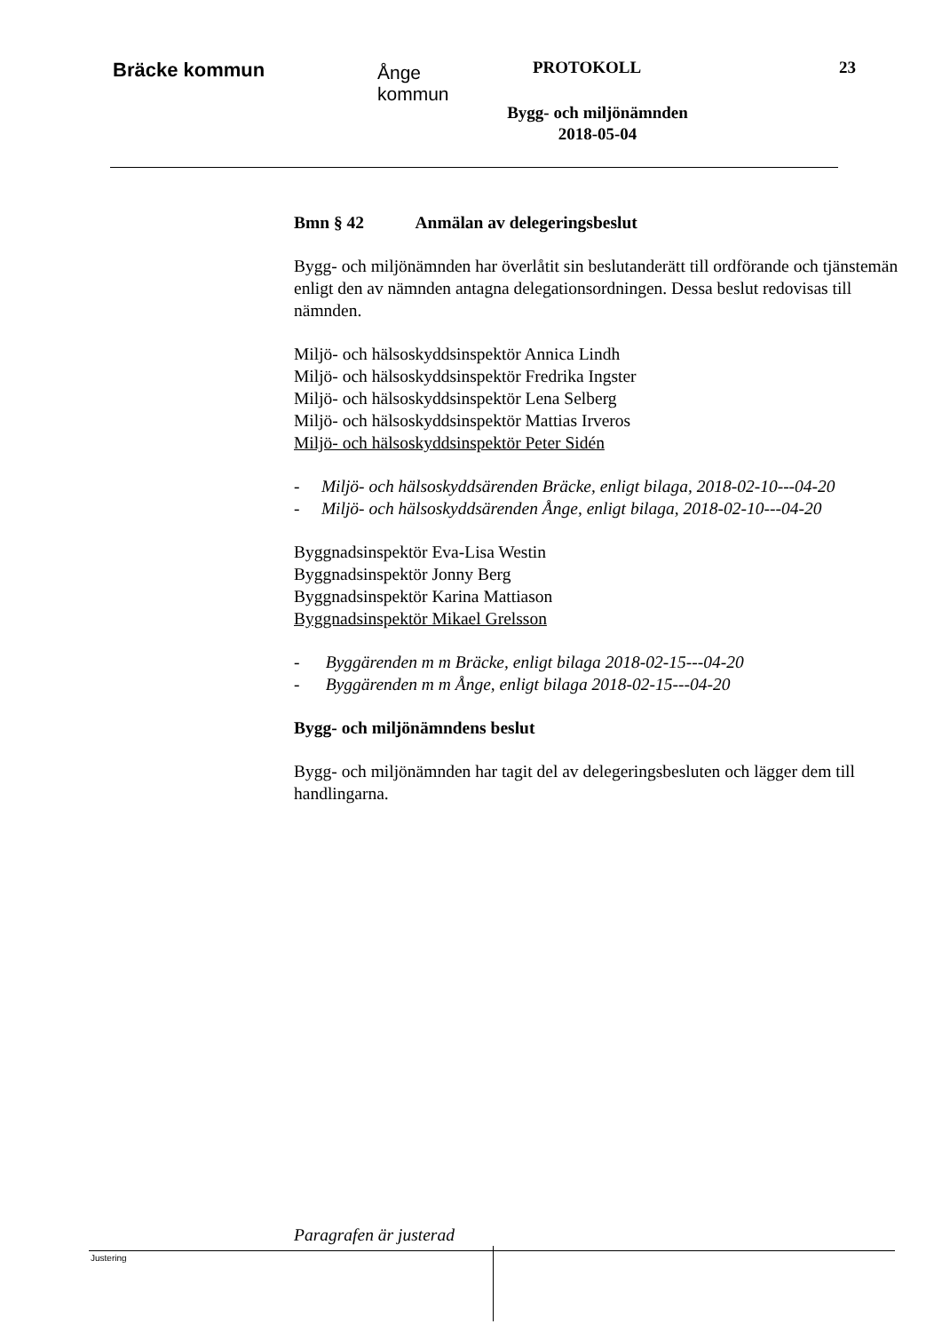Bräcke kommun
Ånge
kommun
PROTOKOLL 23
Bygg- och miljönämnden
2018-05-04
Bmn § 42 Anmälan av delegeringsbeslut
Bygg- och miljönämnden har överlåtit sin beslutanderätt till ordförande och tjänstemän enligt den av nämnden antagna delegationsordningen. Dessa beslut redovisas till nämnden.
Miljö- och hälsoskyddsinspektör Annica Lindh
Miljö- och hälsoskyddsinspektör Fredrika Ingster
Miljö- och hälsoskyddsinspektör Lena Selberg
Miljö- och hälsoskyddsinspektör Mattias Irveros
Miljö- och hälsoskyddsinspektör Peter Sidén
- Miljö- och hälsoskyddsärenden Bräcke, enligt bilaga, 2018-02-10---04-20
- Miljö- och hälsoskyddsärenden Ånge, enligt bilaga, 2018-02-10---04-20
Byggnadsinspektör Eva-Lisa Westin
Byggnadsinspektör Jonny Berg
Byggnadsinspektör Karina Mattiason
Byggnadsinspektör Mikael Grelsson
- Byggärenden m m Bräcke, enligt bilaga 2018-02-15---04-20
- Byggärenden m m Ånge, enligt bilaga 2018-02-15---04-20
Bygg- och miljönämndens beslut
Bygg- och miljönämnden har tagit del av delegeringsbesluten och lägger dem till handlingarna.
Paragrafen är justerad
Justering